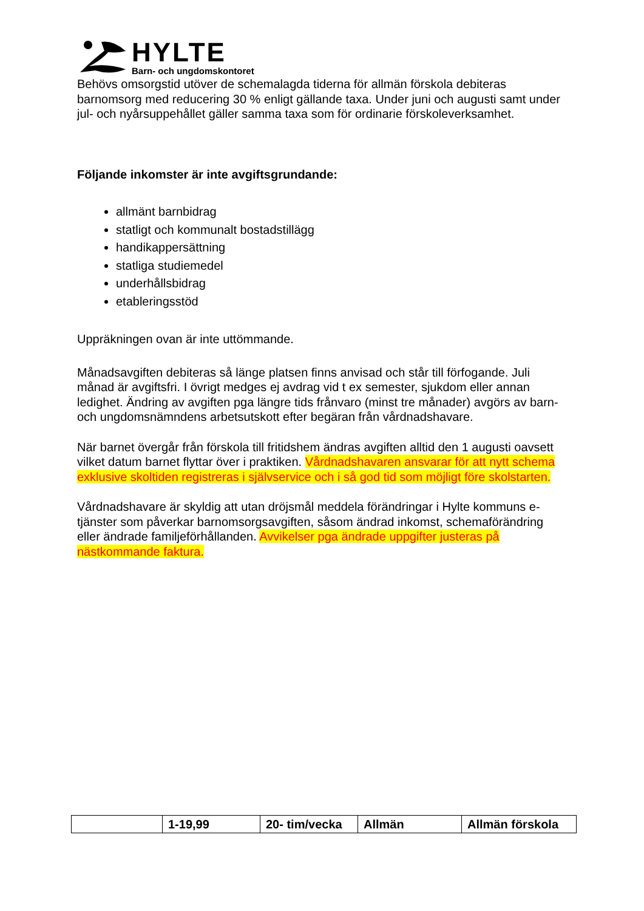HYLTE
Barn- och ungdomskontoret
Behövs omsorgstid utöver de schemalagda tiderna för allmän förskola debiteras barnomsorg med reducering 30 % enligt gällande taxa. Under juni och augusti samt under jul- och nyårsuppehållet gäller samma taxa som för ordinarie förskoleverksamhet.
Följande inkomster är inte avgiftsgrundande:
allmänt barnbidrag
statligt och kommunalt bostadstillägg
handikappersättning
statliga studiemedel
underhållsbidrag
etableringsstöd
Uppräkningen ovan är inte uttömmande.
Månadsavgiften debiteras så länge platsen finns anvisad och står till förfogande. Juli månad är avgiftsfri. I övrigt medges ej avdrag vid t ex semester, sjukdom eller annan ledighet. Ändring av avgiften pga längre tids frånvaro (minst tre månader) avgörs av barn- och ungdomsnämndens arbetsutskott efter begäran från vårdnadshavare.
När barnet övergår från förskola till fritidshem ändras avgiften alltid den 1 augusti oavsett vilket datum barnet flyttar över i praktiken. Vårdnadshavaren ansvarar för att nytt schema exklusive skoltiden registreras i självservice och i så god tid som möjligt före skolstarten.
Vårdnadshavare är skyldig att utan dröjsmål meddela förändringar i Hylte kommuns e-tjänster som påverkar barnomsorgsavgiften, såsom ändrad inkomst, schemaförändring eller ändrade familjeförhållanden. Avvikelser pga ändrade uppgifter justeras på nästkommande faktura.
| | 1-19,99 | 20- tim/vecka | Allmän | Allmän förskola |